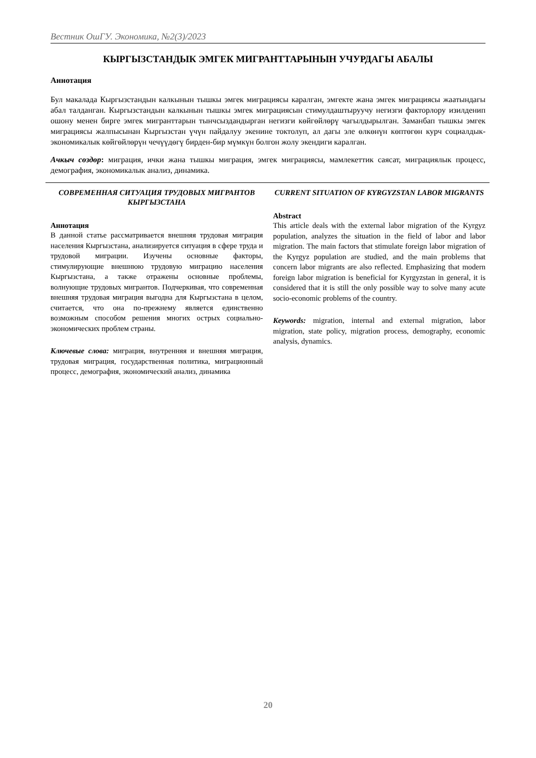Вестник ОшГУ. Экономика, №2(3)/2023
КЫРГЫЗСТАНДЫК ЭМГЕК МИГРАНТТАРЫНЫН УЧУРДАГЫ АБАЛЫ
Аннотация
Бул макалада Кыргызстандын калкынын тышкы эмгек миграциясы каралган, эмгекте жана эмгек миграциясы жаатындагы абал талданган. Кыргызстандын калкынын тышкы эмгек миграциясын стимулдаштыруучу негизги факторлору изилденип ошону менен бирге эмгек мигранттарын тынчсыздандырган негизги көйгөйлөрү чагылдырылган. Заманбап тышкы эмгек миграциясы жалпысынан Кыргызстан үчүн пайдалуу экенине токтолуп, ал дагы эле өлкөнүн көптөгөн курч социалдык-экономикалык көйгөйлөрүн чечүүдөгү бирден-бир мүмкүн болгон жолу экендиги каралган.
Ачкыч сөздөр: миграция, ички жана тышкы миграция, эмгек миграциясы, мамлекеттик саясат, миграциялык процесс, демография, экономикалык анализ, динамика.
СОВРЕМЕННАЯ СИТУАЦИЯ ТРУДОВЫХ МИГРАНТОВ КЫРГЫЗСТАНА
Аннотация
В данной статье рассматривается внешняя трудовая миграция населения Кыргызстана, анализируется ситуация в сфере труда и трудовой миграции. Изучены основные факторы, стимулирующие внешнюю трудовую миграцию населения Кыргызстана, а также отражены основные проблемы, волнующие трудовых мигрантов. Подчеркивая, что современная внешняя трудовая миграция выгодна для Кыргызстана в целом, считается, что она по-прежнему является единственно возможным способом решения многих острых социально-экономических проблем страны.
Ключевые слова: миграция, внутренняя и внешняя миграция, трудовая миграция, государственная политика, миграционный процесс, демография, экономический анализ, динамика
CURRENT SITUATION OF KYRGYZSTAN LABOR MIGRANTS
Abstract
This article deals with the external labor migration of the Kyrgyz population, analyzes the situation in the field of labor and labor migration. The main factors that stimulate foreign labor migration of the Kyrgyz population are studied, and the main problems that concern labor migrants are also reflected. Emphasizing that modern foreign labor migration is beneficial for Kyrgyzstan in general, it is considered that it is still the only possible way to solve many acute socio-economic problems of the country.
Keywords: migration, internal and external migration, labor migration, state policy, migration process, demography, economic analysis, dynamics.
20